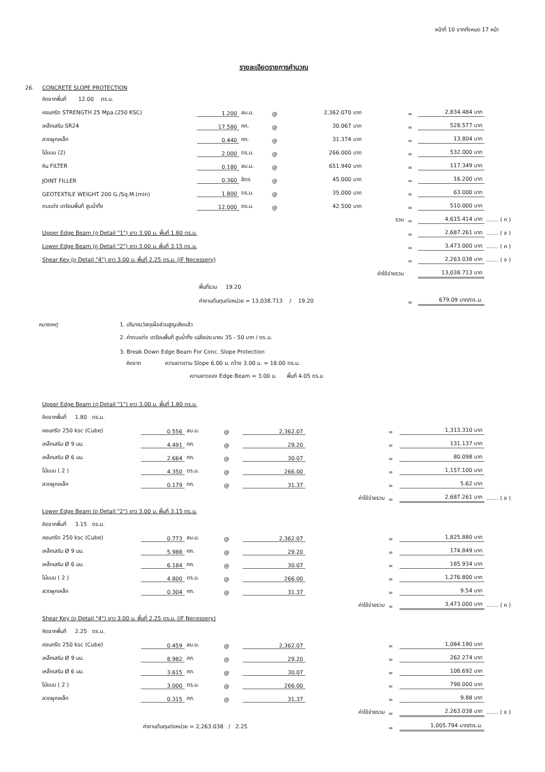หน้าที่ 10 จากทั้งหมด 17 หน้า
รายละเอียดรายการคำนวณ
| 26. | CONCRETE SLOPE PROTECTION | | | | | | | | |
| | คิดจากพื้นที่ 12.00 ตร.ม. | | | | | | | | |
| | คอนกรีต STRENGTH 25 Mpa.(250 KSC) | 1.200 | ลบ.ม. | @ | 2,362.070 บาท | | = | 2,834.484 บาท | |
| | เหล็กเสริม SR24 | 17.580 | กก. | @ | 30.067 บาท | | = | 528.577 บาท | |
| | ลวดผูกเหล็ก | 0.440 | กก. | @ | 31.374 บาท | | = | 13.804 บาท | |
| | ไม้แบบ (2) | 2.000 | ตร.ม. | @ | 266.000 บาท | | = | 532.000 บาท | |
| | หิน FILTER | 0.180 | ลบ.ม. | @ | 651.940 บาท | | = | 117.349 บาท | |
| | JOINT FILLER | 0.360 | ลิตร | @ | 45.000 บาท | | = | 16.200 บาท | |
| | GEOTEXTILE WEIGHT 200 G./Sq.M.(min) | 1.800 | ตร.ม. | @ | 35.000 บาท | | = | 63.000 บาท | |
| | ตบแต่ง เตรียมพื้นที่ สูบน้ำทิ้ง | 12.000 | ตร.ม. | @ | 42.500 บาท | | = | 510.000 บาท | |
| | | | | | | รวม | = | 4,615.414 บาท | ....... ( ก ) |
| | Upper Edge Beam (ดู Detail "1") ยาว 3.00 ม. พื้นที่ 1.80 ตร.ม. | | | | | | = | 2,687.261 บาท | ....... ( ข ) |
| | Lower Edge Beam (ดู Detail "2") ยาว 3.00 ม. พื้นที่ 3.15 ตร.ม. | | | | | | = | 3,473.000 บาท | ....... ( ค ) |
| | Shear Key (ดู Detail "4") ยาว 3.00 ม. พื้นที่ 2.25 ตร.ม. (IF Necessery) | | | | | | = | 2,263.038 บาท | ....... ( ง ) |
| | | | | | | ค่าใช้จ่ายรวม | | 13,038.713 บาท | |
| | | พื้นที่รวม 19.20 | | | | | | | |
| | | ค่างานต้นทุนต่อหน่วย = 13,038.713 / 19.20 | | | | | = | 679.09 บาท/ตร.ม. | |
| หมายเหตุ | 1. ปริมาณวัสดุเผื่อส่วนสูญเสียแล้ว |
| | 2. ค่าตบแต่ง เตรียมพื้นที่ สูบน้ำทิ้ง เฉลี่ยประมาณ 35 - 50 บาท / ตร.ม. |
| | 3. Break Down Edge Beam For Conc. Slope Protection |
| | คิดจาก ความยาวตาม Slope 6.00 ม. กว้าง 3.00 ม. = 18.00 ตร.ม. |
| | ความยาวของ Edge Beam = 3.00 ม. พื้นที่ 4.05 ตร.ม |
| | Upper Edge Beam (ดู Detail "1") ยาว 3.00 ม. พื้นที่ 1.80 ตร.ม. | | | | | | | | |
| | คิดจากพื้นที่ 1.80 ตร.ม. | | | | | | | | |
| | คอนกรีต 250 ksc (Cube) | 0.556 | ลบ.ม. | @ | 2,362.07 | | = | 1,313.310 บาท | |
| | เหล็กเสริม Ø 9 มม. | 4.491 | กก. | @ | 29.20 | | = | 131.137 บาท | |
| | เหล็กเสริม Ø 6 มม. | 2.664 | กก. | @ | 30.07 | | = | 80.098 บาท | |
| | ไม้แบบ ( 2 ) | 4.350 | ตร.ม. | @ | 266.00 | | = | 1,157.100 บาท | |
| | ลวดผูกเหล็ก | 0.179 | กก. | @ | 31.37 | | = | 5.62 บาท | |
| | | | | | | ค่าใช้จ่ายรวม | = | 2,687.261 บาท | ....... ( ข ) |
| | Lower Edge Beam (ดู Detail "2") ยาว 3.00 ม. พื้นที่ 3.15 ตร.ม. | | | | | | | | |
| | คิดจากพื้นที่ 3.15 ตร.ม. | | | | | | | | |
| | คอนกรีต 250 ksc (Cube) | 0.773 | ลบ.ม. | @ | 2,362.07 | | = | 1,825.880 บาท | |
| | เหล็กเสริม Ø 9 มม. | 5.988 | กก. | @ | 29.20 | | = | 174.849 บาท | |
| | เหล็กเสริม Ø 6 มม. | 6.184 | กก. | @ | 30.07 | | = | 185.934 บาท | |
| | ไม้แบบ ( 2 ) | 4.800 | ตร.ม. | @ | 266.00 | | = | 1,276.800 บาท | |
| | ลวดผูกเหล็ก | 0.304 | กก. | @ | 31.37 | | = | 9.54 บาท | |
| | | | | | | ค่าใช้จ่ายรวม | = | 3,473.000 บาท | ....... ( ค ) |
| | Shear Key (ดู Detail "4") ยาว 3.00 ม. พื้นที่ 2.25 ตร.ม. (IF Necessery) | | | | | | | | |
| | คิดจากพื้นที่ 2.25 ตร.ม. | | | | | | | | |
| | คอนกรีต 250 ksc (Cube) | 0.459 | ลบ.ม. | @ | 2,362.07 | | = | 1,084.190 บาท | |
| | เหล็กเสริม Ø 9 มม. | 8.982 | กก. | @ | 29.20 | | = | 262.274 บาท | |
| | เหล็กเสริม Ø 6 มม. | 3.615 | กก. | @ | 30.07 | | = | 108.692 บาท | |
| | ไม้แบบ ( 2 ) | 3.000 | ตร.ม. | @ | 266.00 | | = | 798.000 บาท | |
| | ลวดผูกเหล็ก | 0.315 | กก. | @ | 31.37 | | = | 9.88 บาท | |
| | | | | | | ค่าใช้จ่ายรวม | = | 2,263.038 บาท | ....... ( ง ) |
| | | ค่างานต้นทุนต่อหน่วย = 2,263.038 / 2.25 | | | | | = | 1,005.794 บาท/ตร.ม. | |